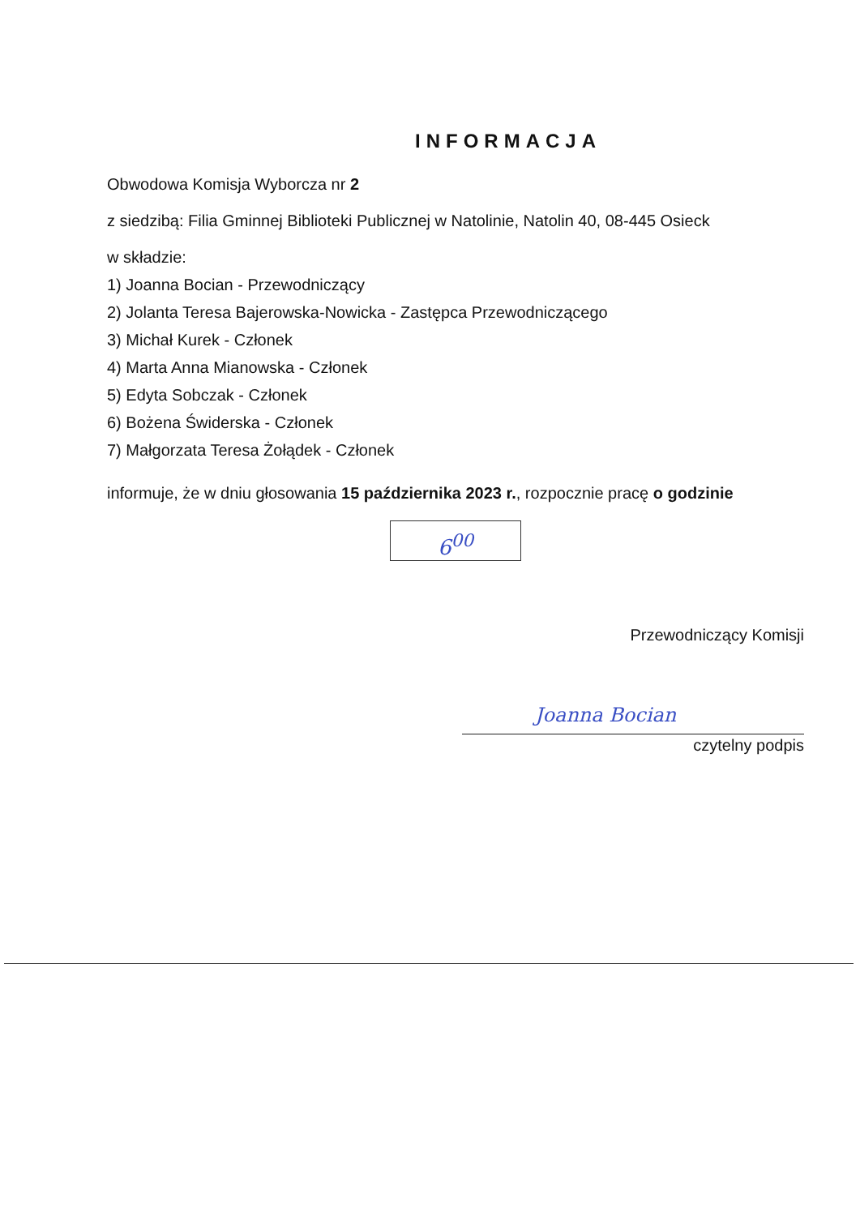INFORMACJA
Obwodowa Komisja Wyborcza nr 2
z siedzibą: Filia Gminnej Biblioteki Publicznej w Natolinie, Natolin 40, 08-445 Osieck
w składzie:
1) Joanna Bocian - Przewodniczący
2) Jolanta Teresa Bajerowska-Nowicka - Zastępca Przewodniczącego
3) Michał Kurek - Członek
4) Marta Anna Mianowska - Członek
5) Edyta Sobczak - Członek
6) Bożena Świderska - Członek
7) Małgorzata Teresa Żołądek - Członek
informuje, że w dniu głosowania 15 października 2023 r., rozpocznie pracę o godzinie
6<sup>00</sup>
Przewodniczący Komisji
Joanna Bocian
czytelny podpis